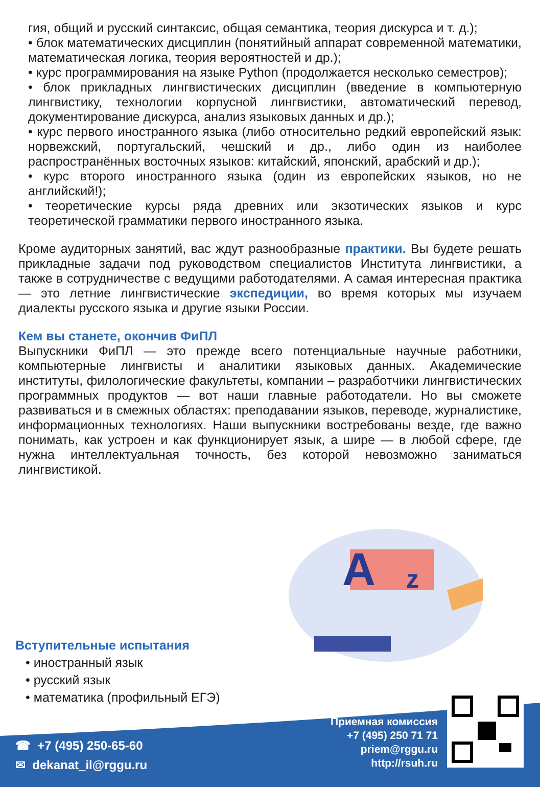гия, общий и русский синтаксис, общая семантика, теория дискурса и т. д.);
• блок математических дисциплин (понятийный аппарат современной математики, математическая логика, теория вероятностей и др.);
• курс программирования на языке Python (продолжается несколько семестров);
• блок прикладных лингвистических дисциплин (введение в компьютерную лингвистику, технологии корпусной лингвистики, автоматический перевод, документирование дискурса, анализ языковых данных и др.);
• курс первого иностранного языка (либо относительно редкий европейский язык: норвежский, португальский, чешский и др., либо один из наиболее распространённых восточных языков: китайский, японский, арабский и др.);
• курс второго иностранного языка (один из европейских языков, но не английский!);
• теоретические курсы ряда древних или экзотических языков и курс теоретической грамматики первого иностранного языка.
Кроме аудиторных занятий, вас ждут разнообразные практики. Вы будете решать прикладные задачи под руководством специалистов Института лингвистики, а также в сотрудничестве с ведущими работодателями. А самая интересная практика — это летние лингвистические экспедиции, во время которых мы изучаем диалекты русского языка и другие языки России.
Кем вы станете, окончив ФиПЛ
Выпускники ФиПЛ — это прежде всего потенциальные научные работники, компьютерные лингвисты и аналитики языковых данных. Академические институты, филологические факультеты, компании – разработчики лингвистических программных продуктов — вот наши главные работодатели. Но вы сможете развиваться и в смежных областях: преподавании языков, переводе, журналистике, информационных технологиях. Наши выпускники востребованы везде, где важно понимать, как устроен и как функционирует язык, а шире — в любой сфере, где нужна интеллектуальная точность, без которой невозможно заниматься лингвистикой.
A
z
Вступительные испытания
• иностранный язык
• русский язык
• математика (профильный ЕГЭ)
☎ +7 (495) 250-65-60
✉ dekanat_il@rggu.ru
Приемная комиссия
+7 (495) 250 71 71
priem@rggu.ru
http://rsuh.ru